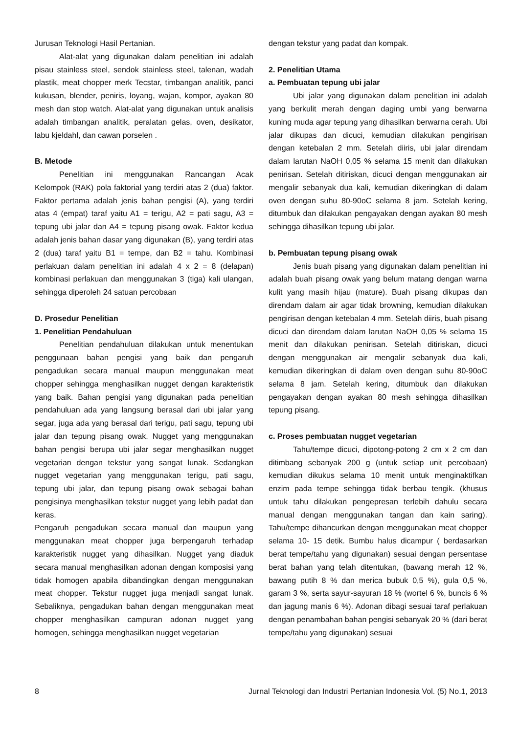Jurusan Teknologi Hasil Pertanian.
Alat-alat yang digunakan dalam penelitian ini adalah pisau stainless steel, sendok stainless steel, talenan, wadah plastik, meat chopper merk Tecstar, timbangan analitik, panci kukusan, blender, peniris, loyang, wajan, kompor, ayakan 80 mesh dan stop watch. Alat-alat yang digunakan untuk analisis adalah timbangan analitik, peralatan gelas, oven, desikator, labu kjeldahl, dan cawan porselen .
B. Metode
Penelitian ini menggunakan Rancangan Acak Kelompok (RAK) pola faktorial yang terdiri atas 2 (dua) faktor. Faktor pertama adalah jenis bahan pengisi (A), yang terdiri atas 4 (empat) taraf yaitu A1 = terigu, A2 = pati sagu, A3 = tepung ubi jalar dan A4 = tepung pisang owak. Faktor kedua adalah jenis bahan dasar yang digunakan (B), yang terdiri atas 2 (dua) taraf yaitu B1 = tempe, dan B2 = tahu. Kombinasi perlakuan dalam penelitian ini adalah 4 x 2 = 8 (delapan) kombinasi perlakuan dan menggunakan 3 (tiga) kali ulangan, sehingga diperoleh 24 satuan percobaan
D. Prosedur Penelitian
1. Penelitian Pendahuluan
Penelitian pendahuluan dilakukan untuk menentukan penggunaan bahan pengisi yang baik dan pengaruh pengadukan secara manual maupun menggunakan meat chopper sehingga menghasilkan nugget dengan karakteristik yang baik. Bahan pengisi yang digunakan pada penelitian pendahuluan ada yang langsung berasal dari ubi jalar yang segar, juga ada yang berasal dari terigu, pati sagu, tepung ubi jalar dan tepung pisang owak. Nugget yang menggunakan bahan pengisi berupa ubi jalar segar menghasilkan nugget vegetarian dengan tekstur yang sangat lunak. Sedangkan nugget vegetarian yang menggunakan terigu, pati sagu, tepung ubi jalar, dan tepung pisang owak sebagai bahan pengisinya menghasilkan tekstur nugget yang lebih padat dan keras.
Pengaruh pengadukan secara manual dan maupun yang menggunakan meat chopper juga berpengaruh terhadap karakteristik nugget yang dihasilkan. Nugget yang diaduk secara manual menghasilkan adonan dengan komposisi yang tidak homogen apabila dibandingkan dengan menggunakan meat chopper. Tekstur nugget juga menjadi sangat lunak. Sebaliknya, pengadukan bahan dengan menggunakan meat chopper menghasilkan campuran adonan nugget yang homogen, sehingga menghasilkan nugget vegetarian
dengan tekstur yang padat dan kompak.
2. Penelitian Utama
a. Pembuatan tepung ubi jalar
Ubi jalar yang digunakan dalam penelitian ini adalah yang berkulit merah dengan daging umbi yang berwarna kuning muda agar tepung yang dihasilkan berwarna cerah. Ubi jalar dikupas dan dicuci, kemudian dilakukan pengirisan dengan ketebalan 2 mm. Setelah diiris, ubi jalar direndam dalam larutan NaOH 0,05 % selama 15 menit dan dilakukan penirisan. Setelah ditiriskan, dicuci dengan menggunakan air mengalir sebanyak dua kali, kemudian dikeringkan di dalam oven dengan suhu 80-90oC selama 8 jam. Setelah kering, ditumbuk dan dilakukan pengayakan dengan ayakan 80 mesh sehingga dihasilkan tepung ubi jalar.
b. Pembuatan tepung pisang owak
Jenis buah pisang yang digunakan dalam penelitian ini adalah buah pisang owak yang belum matang dengan warna kulit yang masih hijau (mature). Buah pisang dikupas dan direndam dalam air agar tidak browning, kemudian dilakukan pengirisan dengan ketebalan 4 mm. Setelah diiris, buah pisang dicuci dan direndam dalam larutan NaOH 0,05 % selama 15 menit dan dilakukan penirisan. Setelah ditiriskan, dicuci dengan menggunakan air mengalir sebanyak dua kali, kemudian dikeringkan di dalam oven dengan suhu 80-90oC selama 8 jam. Setelah kering, ditumbuk dan dilakukan pengayakan dengan ayakan 80 mesh sehingga dihasilkan tepung pisang.
c. Proses pembuatan nugget vegetarian
Tahu/tempe dicuci, dipotong-potong 2 cm x 2 cm dan ditimbang sebanyak 200 g (untuk setiap unit percobaan) kemudian dikukus selama 10 menit untuk menginaktifkan enzim pada tempe sehingga tidak berbau tengik. (khusus untuk tahu dilakukan pengepresan terlebih dahulu secara manual dengan menggunakan tangan dan kain saring). Tahu/tempe dihancurkan dengan menggunakan meat chopper selama 10- 15 detik. Bumbu halus dicampur ( berdasarkan berat tempe/tahu yang digunakan) sesuai dengan persentase berat bahan yang telah ditentukan, (bawang merah 12 %, bawang putih 8 % dan merica bubuk 0,5 %), gula 0,5 %, garam 3 %, serta sayur-sayuran 18 % (wortel 6 %, buncis 6 % dan jagung manis 6 %). Adonan dibagi sesuai taraf perlakuan dengan penambahan bahan pengisi sebanyak 20 % (dari berat tempe/tahu yang digunakan) sesuai
8 Jurnal Teknologi dan Industri Pertanian Indonesia Vol. (5) No.1, 2013